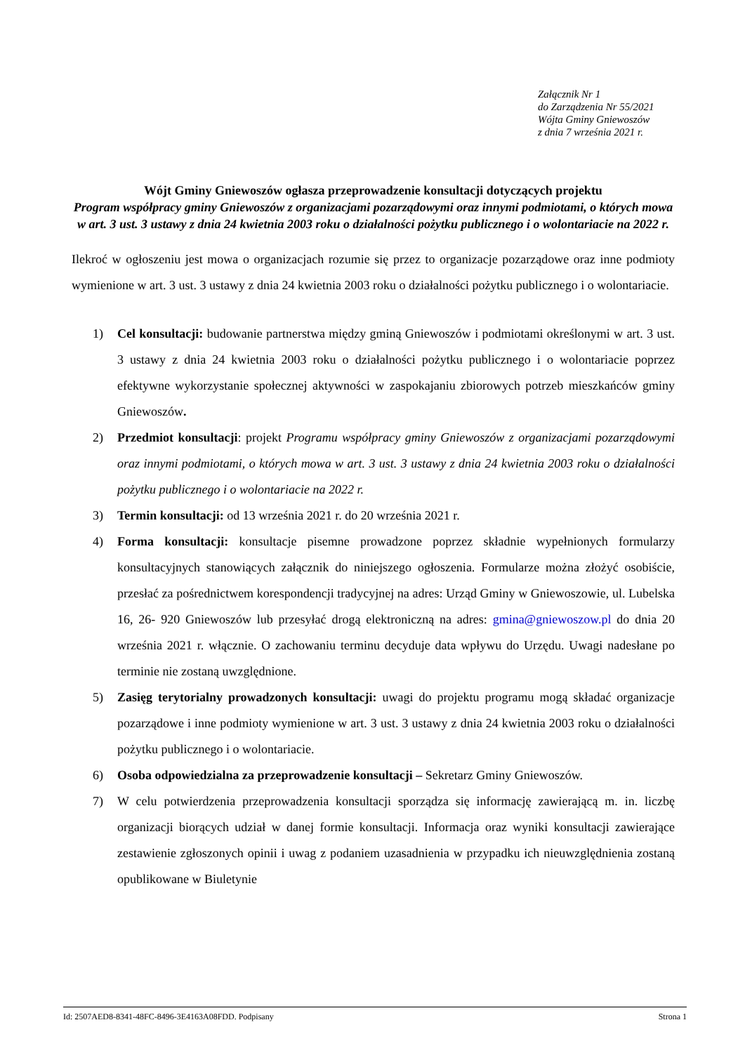Załącznik Nr 1
do Zarządzenia Nr 55/2021
Wójta Gminy Gniewoszów
z dnia 7 września 2021 r.
Wójt Gminy Gniewoszów ogłasza przeprowadzenie konsultacji dotyczących projektu
Program współpracy gminy Gniewoszów z organizacjami pozarządowymi oraz innymi podmiotami, o których mowa w art. 3 ust. 3 ustawy z dnia 24 kwietnia 2003 roku o działalności pożytku publicznego i o wolontariacie na 2022 r.
Ilekroć w ogłoszeniu jest mowa o organizacjach rozumie się przez to organizacje pozarządowe oraz inne podmioty wymienione w art. 3 ust. 3 ustawy z dnia 24 kwietnia 2003 roku o działalności pożytku publicznego i o wolontariacie.
1) Cel konsultacji: budowanie partnerstwa między gminą Gniewoszów i podmiotami określonymi w art. 3 ust. 3 ustawy z dnia 24 kwietnia 2003 roku o działalności pożytku publicznego i o wolontariacie poprzez efektywne wykorzystanie społecznej aktywności w zaspokajaniu zbiorowych potrzeb mieszkańców gminy Gniewoszów.
2) Przedmiot konsultacji: projekt Programu współpracy gminy Gniewoszów z organizacjami pozarządowymi oraz innymi podmiotami, o których mowa w art. 3 ust. 3 ustawy z dnia 24 kwietnia 2003 roku o działalności pożytku publicznego i o wolontariacie na 2022 r.
3) Termin konsultacji: od 13 września 2021 r. do 20 września 2021 r.
4) Forma konsultacji: konsultacje pisemne prowadzone poprzez składnie wypełnionych formularzy konsultacyjnych stanowiących załącznik do niniejszego ogłoszenia. Formularze można złożyć osobiście, przesłać za pośrednictwem korespondencji tradycyjnej na adres: Urząd Gminy w Gniewoszowie, ul. Lubelska 16, 26- 920 Gniewoszów lub przesyłać drogą elektroniczną na adres: gmina@gniewoszow.pl do dnia 20 września 2021 r. włącznie. O zachowaniu terminu decyduje data wpływu do Urzędu. Uwagi nadesłane po terminie nie zostaną uwzględnione.
5) Zasięg terytorialny prowadzonych konsultacji: uwagi do projektu programu mogą składać organizacje pozarządowe i inne podmioty wymienione w art. 3 ust. 3 ustawy z dnia 24 kwietnia 2003 roku o działalności pożytku publicznego i o wolontariacie.
6) Osoba odpowiedzialna za przeprowadzenie konsultacji – Sekretarz Gminy Gniewoszów.
7) W celu potwierdzenia przeprowadzenia konsultacji sporządza się informację zawierającą m. in. liczbę organizacji biorących udział w danej formie konsultacji. Informacja oraz wyniki konsultacji zawierające zestawienie zgłoszonych opinii i uwag z podaniem uzasadnienia w przypadku ich nieuwzględnienia zostaną opublikowane w Biuletynie
Id: 2507AED8-8341-48FC-8496-3E4163A08FDD. Podpisany Strona 1